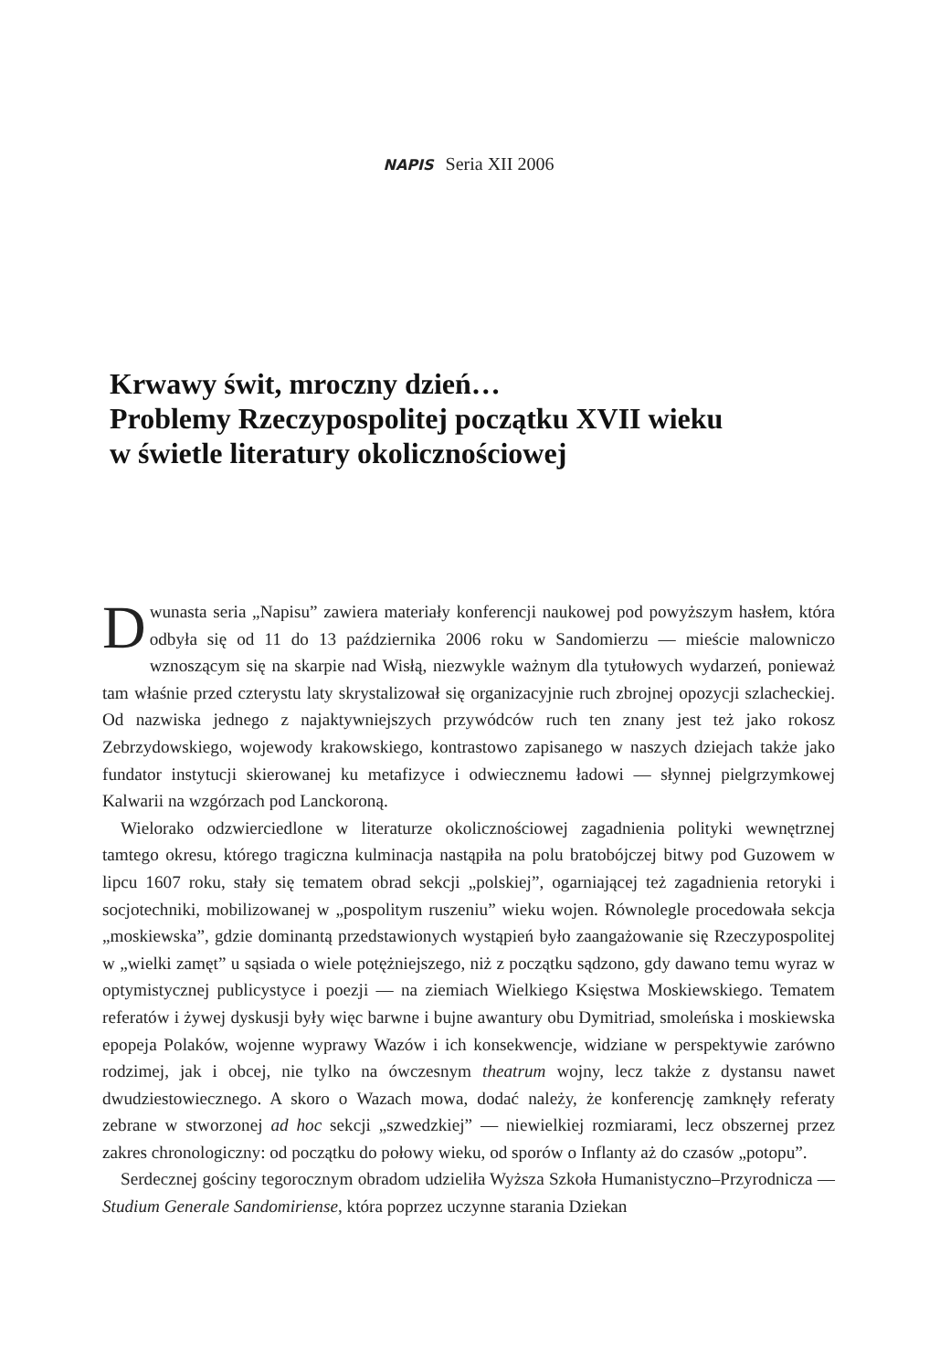NAPIS Seria XII 2006
Krwawy świt, mroczny dzień…
Problemy Rzeczypospolitej początku XVII wieku
w świetle literatury okolicznościowej
Dwunasta seria „Napisu” zawiera materiały konferencji naukowej pod powyższym hasłem, która odbyła się od 11 do 13 października 2006 roku w Sandomierzu — mieście malowniczo wznoszącym się na skarpie nad Wisłą, niezwykle ważnym dla tytułowych wydarzeń, ponieważ tam właśnie przed czterystu laty skrystalizował się organizacyjnie ruch zbrojnej opozycji szlacheckiej. Od nazwiska jednego z najaktywniejszych przywódców ruch ten znany jest też jako rokosz Zebrzydowskiego, wojewody krakowskiego, kontrastowo zapisanego w naszych dziejach także jako fundator instytucji skierowanej ku metafizyce i odwiecznemu ładowi — słynnej pielgrzymkowej Kalwarii na wzgórzach pod Lanckoroną.
Wielorako odzwierciedlone w literaturze okolicznościowej zagadnienia polityki wewnętrznej tamtego okresu, którego tragiczna kulminacja nastąpiła na polu bratobójczej bitwy pod Guzowem w lipcu 1607 roku, stały się tematem obrad sekcji „polskiej”, ogarniającej też zagadnienia retoryki i socjotechniki, mobilizowanej w „pospolitym ruszeniu” wieku wojen. Równolegle procedowała sekcja „moskiewska”, gdzie dominantą przedstawionych wystąpień było zaangażowanie się Rzeczypospolitej w „wielki zamęt” u sąsiada o wiele potężniejszego, niż z początku sądzono, gdy dawano temu wyraz w optymistycznej publicystyce i poezji — na ziemiach Wielkiego Księstwa Moskiewskiego. Tematem referatów i żywej dyskusji były więc barwne i bujne awantury obu Dymitriad, smoleńska i moskiewska epopeja Polaków, wojenne wyprawy Wazów i ich konsekwencje, widziane w perspektywie zarówno rodzimej, jak i obcej, nie tylko na ówczesnym theatrum wojny, lecz także z dystansu nawet dwudziestowiecznego. A skoro o Wazach mowa, dodać należy, że konferencję zamknęły referaty zebrane w stworzonej ad hoc sekcji „szwedzkiej” — niewielkiej rozmiarami, lecz obszernej przez zakres chronologiczny: od początku do połowy wieku, od sporów o Inflanty aż do czasów „potopu”.
Serdecznej gościny tegorocznym obradom udzieliła Wyższa Szkoła Humanistyczno–Przyrodnicza — Studium Generale Sandomiriense, która poprzez uczynne starania Dziekan